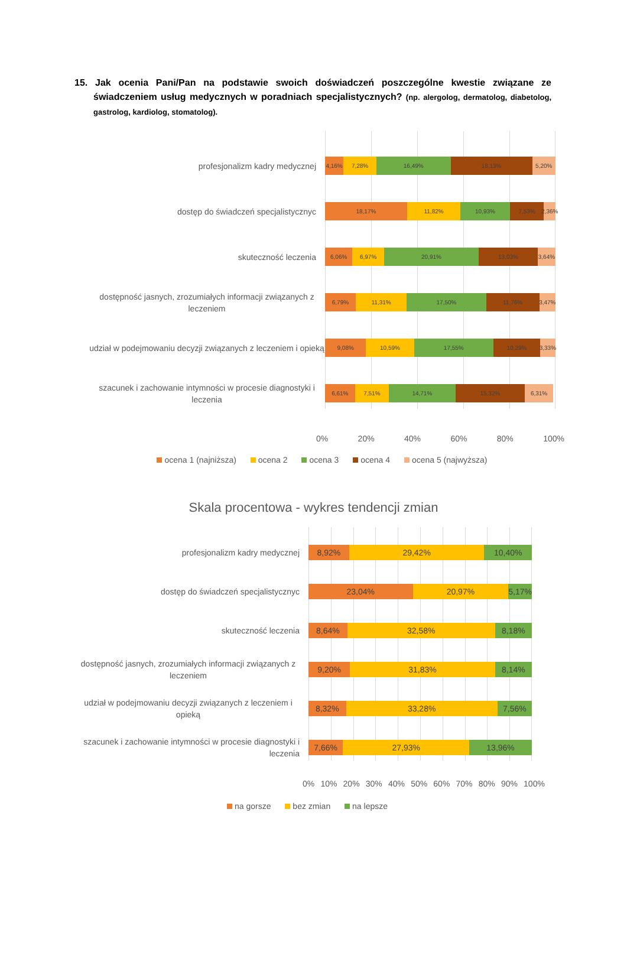15. Jak ocenia Pani/Pan na podstawie swoich doświadczeń poszczególne kwestie związane ze świadczeniem usług medycznych w poradniach specjalistycznych? (np. alergolog, dermatolog, diabetolog, gastrolog, kardiolog, stomatolog).
profesjonalizm kadry medycznej
4,16% 7,28% 16,49% 18,13% 5,20%
dostęp do świadczeń specjalistycznyc
18,17% 11,82% 10,93% 7,53% 2,36%
skuteczność leczenia
6,06% 6,97% 20,91% 13,03% 3,64%
dostępność jasnych, zrozumiałych informacji związanych z leczeniem
6,79% 11,31% 17,50% 11,76% 3,47%
udział w podejmowaniu decyzji związanych z leczeniem i opieką
9,08% 10,59% 17,55% 10,29% 3,33%
szacunek i zachowanie intymności w procesie diagnostyki i leczenia
6,61% 7,51% 14,71% 15,32% 6,31%
0% 20% 40% 60% 80% 100%
ocena 1 (najniższa) ocena 2 ocena 3 ocena 4 ocena 5 (najwyższa)
Skala procentowa - wykres tendencji zmian
profesjonalizm kadry medycznej
8,92% 29,42% 10,40%
dostęp do świadczeń specjalistycznyc
23,04% 20,97% 5,17%
skuteczność leczenia
8,64% 32,58% 8,18%
dostępność jasnych, zrozumiałych informacji związanych z leczeniem
9,20% 31,83% 8,14%
udział w podejmowaniu decyzji związanych z leczeniem i opieką
8,32% 33,28% 7,56%
szacunek i zachowanie intymności w procesie diagnostyki i leczenia
7,66% 27,93% 13,96%
0% 10% 20% 30% 40% 50% 60% 70% 80% 90% 100%
na gorsze bez zmian na lepsze